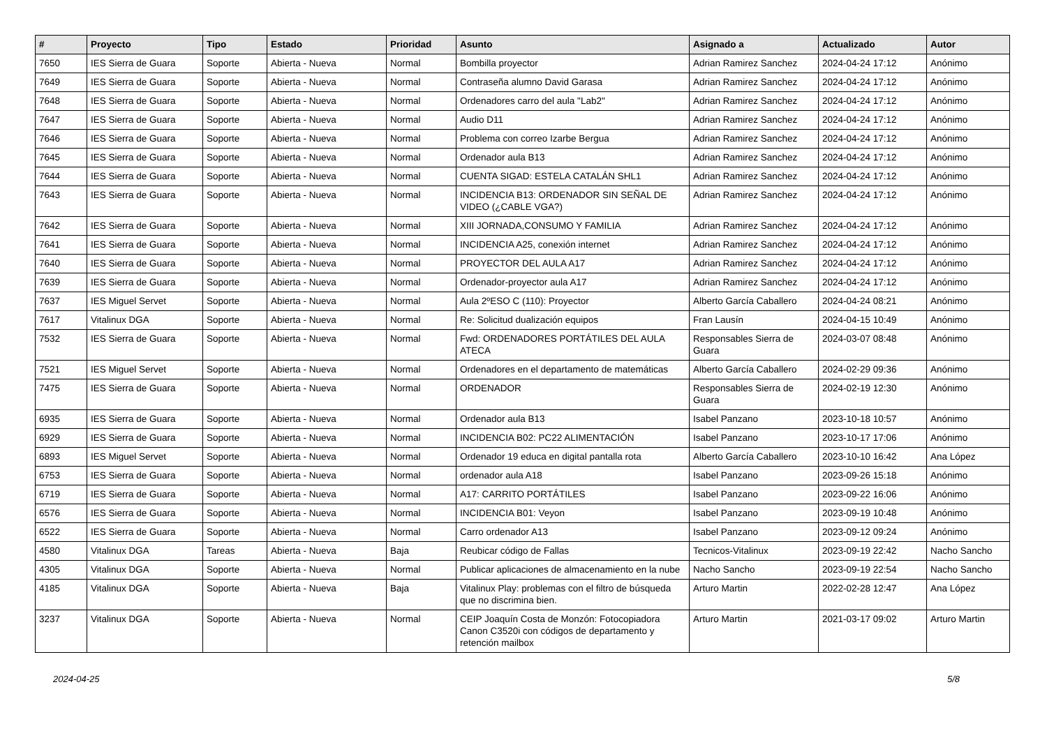| # | Proyecto | Tipo | Estado | Prioridad | Asunto | Asignado a | Actualizado | Autor |
| --- | --- | --- | --- | --- | --- | --- | --- | --- |
| 7650 | IES Sierra de Guara | Soporte | Abierta - Nueva | Normal | Bombilla proyector | Adrian Ramirez Sanchez | 2024-04-24 17:12 | Anónimo |
| 7649 | IES Sierra de Guara | Soporte | Abierta - Nueva | Normal | Contraseña alumno David Garasa | Adrian Ramirez Sanchez | 2024-04-24 17:12 | Anónimo |
| 7648 | IES Sierra de Guara | Soporte | Abierta - Nueva | Normal | Ordenadores carro del aula "Lab2" | Adrian Ramirez Sanchez | 2024-04-24 17:12 | Anónimo |
| 7647 | IES Sierra de Guara | Soporte | Abierta - Nueva | Normal | Audio D11 | Adrian Ramirez Sanchez | 2024-04-24 17:12 | Anónimo |
| 7646 | IES Sierra de Guara | Soporte | Abierta - Nueva | Normal | Problema con correo Izarbe Bergua | Adrian Ramirez Sanchez | 2024-04-24 17:12 | Anónimo |
| 7645 | IES Sierra de Guara | Soporte | Abierta - Nueva | Normal | Ordenador aula B13 | Adrian Ramirez Sanchez | 2024-04-24 17:12 | Anónimo |
| 7644 | IES Sierra de Guara | Soporte | Abierta - Nueva | Normal | CUENTA SIGAD: ESTELA CATALÁN SHL1 | Adrian Ramirez Sanchez | 2024-04-24 17:12 | Anónimo |
| 7643 | IES Sierra de Guara | Soporte | Abierta - Nueva | Normal | INCIDENCIA B13: ORDENADOR SIN SEÑAL DE VIDEO (¿CABLE VGA?) | Adrian Ramirez Sanchez | 2024-04-24 17:12 | Anónimo |
| 7642 | IES Sierra de Guara | Soporte | Abierta - Nueva | Normal | XIII JORNADA,CONSUMO Y FAMILIA | Adrian Ramirez Sanchez | 2024-04-24 17:12 | Anónimo |
| 7641 | IES Sierra de Guara | Soporte | Abierta - Nueva | Normal | INCIDENCIA A25, conexión internet | Adrian Ramirez Sanchez | 2024-04-24 17:12 | Anónimo |
| 7640 | IES Sierra de Guara | Soporte | Abierta - Nueva | Normal | PROYECTOR DEL AULA A17 | Adrian Ramirez Sanchez | 2024-04-24 17:12 | Anónimo |
| 7639 | IES Sierra de Guara | Soporte | Abierta - Nueva | Normal | Ordenador-proyector aula A17 | Adrian Ramirez Sanchez | 2024-04-24 17:12 | Anónimo |
| 7637 | IES Miguel Servet | Soporte | Abierta - Nueva | Normal | Aula 2ºESO C (110): Proyector | Alberto García Caballero | 2024-04-24 08:21 | Anónimo |
| 7617 | Vitalinux DGA | Soporte | Abierta - Nueva | Normal | Re: Solicitud dualización equipos | Fran Lausín | 2024-04-15 10:49 | Anónimo |
| 7532 | IES Sierra de Guara | Soporte | Abierta - Nueva | Normal | Fwd: ORDENADORES PORTÁTILES DEL AULA ATECA | Responsables Sierra de Guara | 2024-03-07 08:48 | Anónimo |
| 7521 | IES Miguel Servet | Soporte | Abierta - Nueva | Normal | Ordenadores en el departamento de matemáticas | Alberto García Caballero | 2024-02-29 09:36 | Anónimo |
| 7475 | IES Sierra de Guara | Soporte | Abierta - Nueva | Normal | ORDENADOR | Responsables Sierra de Guara | 2024-02-19 12:30 | Anónimo |
| 6935 | IES Sierra de Guara | Soporte | Abierta - Nueva | Normal | Ordenador aula B13 | Isabel Panzano | 2023-10-18 10:57 | Anónimo |
| 6929 | IES Sierra de Guara | Soporte | Abierta - Nueva | Normal | INCIDENCIA B02: PC22 ALIMENTACIÓN | Isabel Panzano | 2023-10-17 17:06 | Anónimo |
| 6893 | IES Miguel Servet | Soporte | Abierta - Nueva | Normal | Ordenador 19 educa en digital pantalla rota | Alberto García Caballero | 2023-10-10 16:42 | Ana López |
| 6753 | IES Sierra de Guara | Soporte | Abierta - Nueva | Normal | ordenador aula A18 | Isabel Panzano | 2023-09-26 15:18 | Anónimo |
| 6719 | IES Sierra de Guara | Soporte | Abierta - Nueva | Normal | A17: CARRITO PORTÁTILES | Isabel Panzano | 2023-09-22 16:06 | Anónimo |
| 6576 | IES Sierra de Guara | Soporte | Abierta - Nueva | Normal | INCIDENCIA B01: Veyon | Isabel Panzano | 2023-09-19 10:48 | Anónimo |
| 6522 | IES Sierra de Guara | Soporte | Abierta - Nueva | Normal | Carro ordenador A13 | Isabel Panzano | 2023-09-12 09:24 | Anónimo |
| 4580 | Vitalinux DGA | Tareas | Abierta - Nueva | Baja | Reubicar código de Fallas | Tecnicos-Vitalinux | 2023-09-19 22:42 | Nacho Sancho |
| 4305 | Vitalinux DGA | Soporte | Abierta - Nueva | Normal | Publicar aplicaciones de almacenamiento en la nube | Nacho Sancho | 2023-09-19 22:54 | Nacho Sancho |
| 4185 | Vitalinux DGA | Soporte | Abierta - Nueva | Baja | Vitalinux Play: problemas con el filtro de búsqueda que no discrimina bien. | Arturo Martin | 2022-02-28 12:47 | Ana López |
| 3237 | Vitalinux DGA | Soporte | Abierta - Nueva | Normal | CEIP Joaquín Costa de Monzón: Fotocopiadora Canon C3520i con códigos de departamento y retención mailbox | Arturo Martin | 2021-03-17 09:02 | Arturo Martin |
2024-04-25 5/8